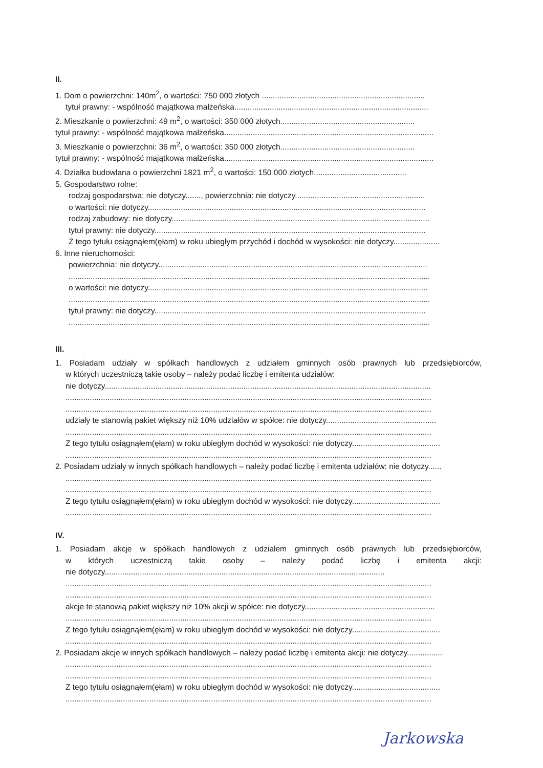II.
1. Dom o powierzchni: 140m<sup>2</sup>, o wartości: 750 000 złotych ..........................................................................
tytuł prawny: - wspólność majątkowa małżeńska........................................................................................
2. Mieszkanie o powierzchni: 49 m<sup>2</sup>, o wartości: 350 000 złotych.............................................................
tytuł prawny: - wspólność majątkowa małżeńska...............................................................................................
3. Mieszkanie o powierzchni: 36 m<sup>2</sup>, o wartości: 350 000 złotych.............................................................
tytuł prawny: - wspólność majątkowa małżeńska...............................................................................................
4. Działka budowlana o powierzchni 1821 m<sup>2</sup>, o wartości: 150 000 złotych..........................................
5. Gospodarstwo rolne:
rodzaj gospodarstwa: nie dotyczy......., powierzchnia: nie dotyczy...........................................................
o wartości: nie dotyczy..............................................................................................................................
rodzaj zabudowy: nie dotyczy.....................................................................................................................
tytuł prawny: nie dotyczy...........................................................................................................................
Z tego tytułu osiągnąłem(ęłam) w roku ubiegłym przychód i dochód w wysokości: nie dotyczy.....................
6. Inne nieruchomości:
powierzchnia: nie dotyczy..........................................................................................................................
....................................................................................................................................................................
o wartości: nie dotyczy...............................................................................................................................
....................................................................................................................................................................
tytuł prawny: nie dotyczy...........................................................................................................................
....................................................................................................................................................................
III.
1. Posiadam udziały w spółkach handlowych z udziałem gminnych osób prawnych lub przedsiębiorców,
w których uczestniczą takie osoby – należy podać liczbę i emitenta udziałów:
nie dotyczy....................................................................................................................................................
......................................................................................................................................................................
......................................................................................................................................................................
udziały te stanowią pakiet większy niż 10% udziałów w spółce: nie dotyczy..................................................
......................................................................................................................................................................
Z tego tytułu osiągnąłem(ęłam) w roku ubiegłym dochód w wysokości: nie dotyczy........................................
......................................................................................................................................................................
2. Posiadam udziały w innych spółkach handlowych – należy podać liczbę i emitenta udziałów: nie dotyczy......
......................................................................................................................................................................
......................................................................................................................................................................
Z tego tytułu osiągnąłem(ęłam) w roku ubiegłym dochód w wysokości: nie dotyczy........................................
......................................................................................................................................................................
IV.
1. Posiadam akcje w spółkach handlowych z udziałem gminnych osób prawnych lub przedsiębiorców,
w których uczestniczą takie osoby – należy podać liczbę i emitenta akcji:
nie dotyczy...............................................................................................................................
......................................................................................................................................................................
......................................................................................................................................................................
akcje te stanowią pakiet większy niż 10% akcji w spółce: nie dotyczy...........................................................
......................................................................................................................................................................
Z tego tytułu osiągnąłem(ęłam) w roku ubiegłym dochód w wysokości: nie dotyczy........................................
......................................................................................................................................................................
2. Posiadam akcje w innych spółkach handlowych – należy podać liczbę i emitenta akcji: nie dotyczy................
......................................................................................................................................................................
......................................................................................................................................................................
Z tego tytułu osiągnąłem(ęłam) w roku ubiegłym dochód w wysokości: nie dotyczy........................................
......................................................................................................................................................................
Jarkowska